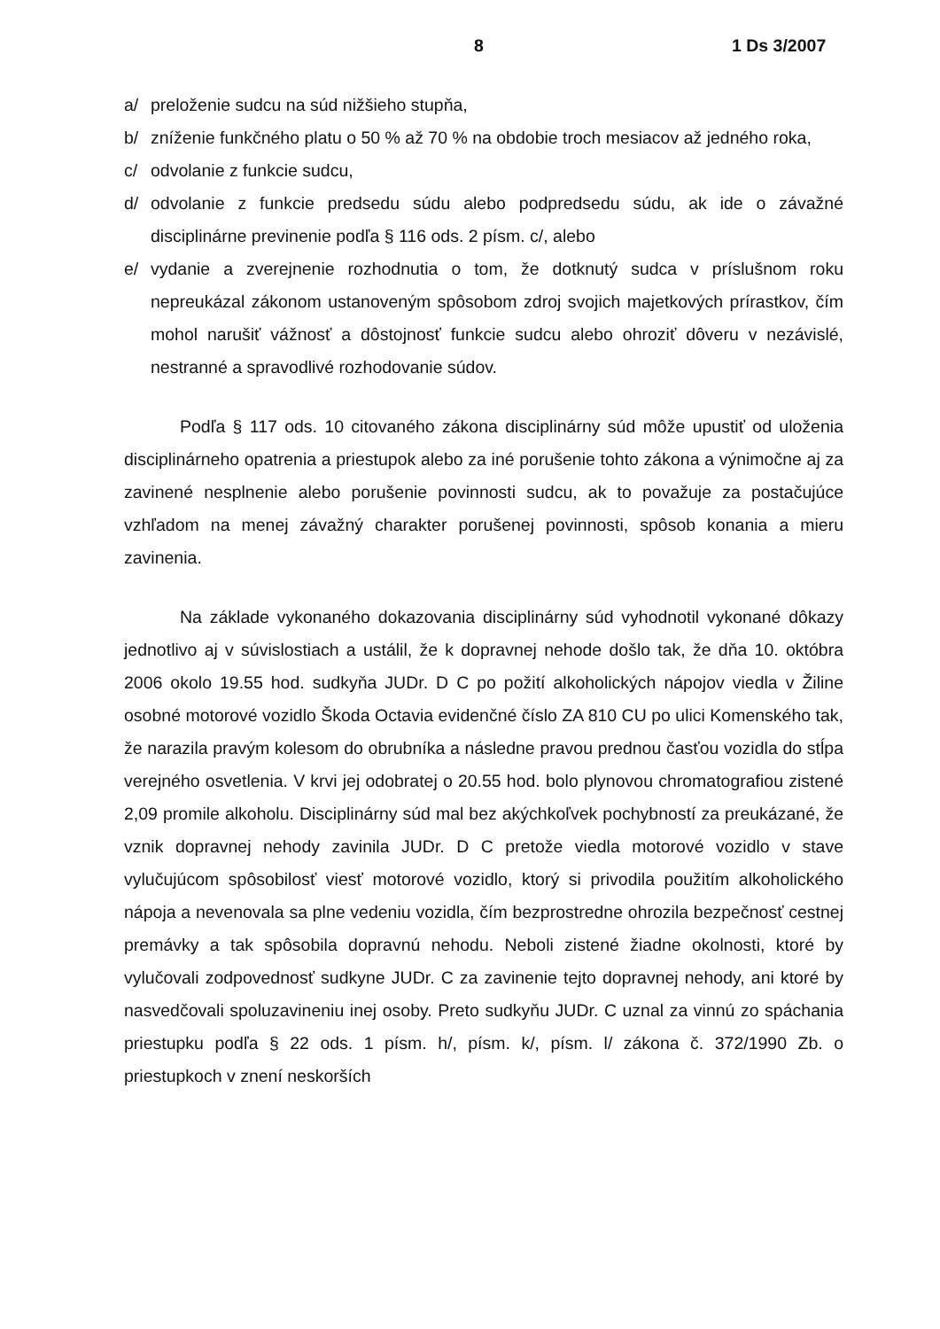8 1 Ds 3/2007
a/ preloženie sudcu na súd nižšieho stupňa,
b/ zníženie funkčného platu o 50 % až 70 % na obdobie troch mesiacov až jedného roka,
c/ odvolanie z funkcie sudcu,
d/ odvolanie z funkcie predsedu súdu alebo podpredsedu súdu, ak ide o závažné disciplinárne previnenie podľa § 116 ods. 2 písm. c/, alebo
e/ vydanie a zverejnenie rozhodnutia o tom, že dotknutý sudca v príslušnom roku nepreukázal zákonom ustanoveným spôsobom zdroj svojich majetkových prírastkov, čím mohol narušiť vážnosť a dôstojnosť funkcie sudcu alebo ohroziť dôveru v nezávislé, nestranné a spravodlivé rozhodovanie súdov.
Podľa § 117 ods. 10 citovaného zákona disciplinárny súd môže upustiť od uloženia disciplinárneho opatrenia a priestupok alebo za iné porušenie tohto zákona a výnimočne aj za zavinené nesplnenie alebo porušenie povinnosti sudcu, ak to považuje za postačujúce vzhľadom na menej závažný charakter porušenej povinnosti, spôsob konania a mieru zavinenia.
Na základe vykonaného dokazovania disciplinárny súd vyhodnotil vykonané dôkazy jednotlivo aj v súvislostiach a ustálil, že k dopravnej nehode došlo tak, že dňa 10. októbra 2006 okolo 19.55 hod. sudkyňa JUDr. D C po požití alkoholických nápojov viedla v Žiline osobné motorové vozidlo Škoda Octavia evidenčné číslo ZA 810 CU po ulici Komenského tak, že narazila pravým kolesom do obrubníka a následne pravou prednou časťou vozidla do stĺpa verejného osvetlenia. V krvi jej odobratej o 20.55 hod. bolo plynovou chromatografiou zistené 2,09 promile alkoholu. Disciplinárny súd mal bez akýchkoľvek pochybností za preukázané, že vznik dopravnej nehody zavinila JUDr. D C pretože viedla motorové vozidlo v stave vylučujúcom spôsobilosť viesť motorové vozidlo, ktorý si privodila použitím alkoholického nápoja a nevenovala sa plne vedeniu vozidla, čím bezprostredne ohrozila bezpečnosť cestnej premávky a tak spôsobila dopravnú nehodu. Neboli zistené žiadne okolnosti, ktoré by vylučovali zodpovednosť sudkyne JUDr. C za zavinenie tejto dopravnej nehody, ani ktoré by nasvedčovali spoluzavineniu inej osoby. Preto sudkyňu JUDr. C uznal za vinnú zo spáchania priestupku podľa § 22 ods. 1 písm. h/, písm. k/, písm. l/ zákona č. 372/1990 Zb. o priestupkoch v znení neskorších